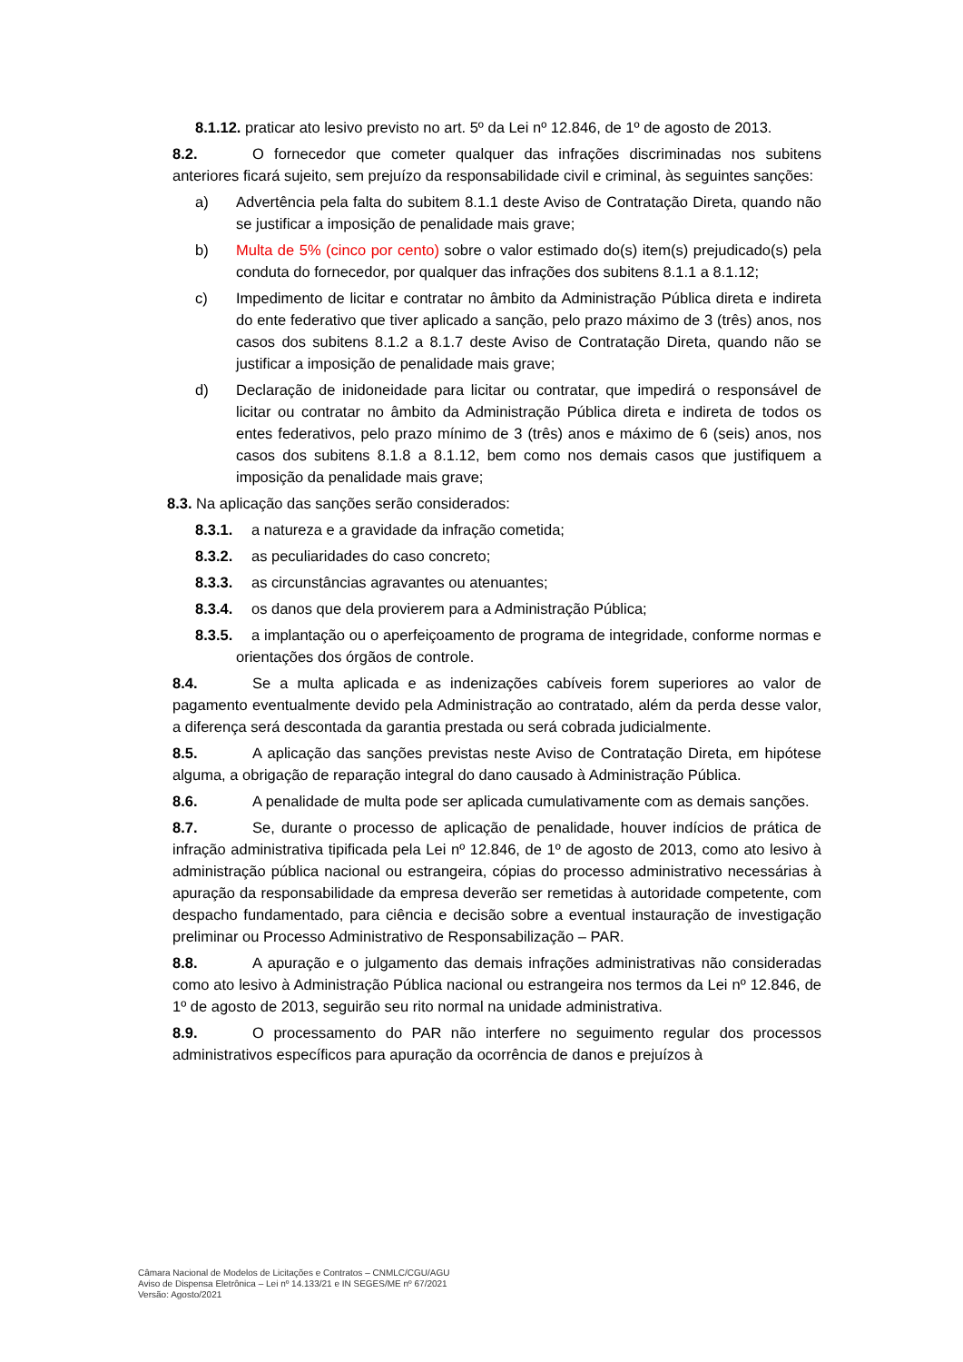8.1.12. praticar ato lesivo previsto no art. 5º da Lei nº 12.846, de 1º de agosto de 2013.
8.2. O fornecedor que cometer qualquer das infrações discriminadas nos subitens anteriores ficará sujeito, sem prejuízo da responsabilidade civil e criminal, às seguintes sanções:
a) Advertência pela falta do subitem 8.1.1 deste Aviso de Contratação Direta, quando não se justificar a imposição de penalidade mais grave;
b) Multa de 5% (cinco por cento) sobre o valor estimado do(s) item(s) prejudicado(s) pela conduta do fornecedor, por qualquer das infrações dos subitens 8.1.1 a 8.1.12;
c) Impedimento de licitar e contratar no âmbito da Administração Pública direta e indireta do ente federativo que tiver aplicado a sanção, pelo prazo máximo de 3 (três) anos, nos casos dos subitens 8.1.2 a 8.1.7 deste Aviso de Contratação Direta, quando não se justificar a imposição de penalidade mais grave;
d) Declaração de inidoneidade para licitar ou contratar, que impedirá o responsável de licitar ou contratar no âmbito da Administração Pública direta e indireta de todos os entes federativos, pelo prazo mínimo de 3 (três) anos e máximo de 6 (seis) anos, nos casos dos subitens 8.1.8 a 8.1.12, bem como nos demais casos que justifiquem a imposição da penalidade mais grave;
8.3. Na aplicação das sanções serão considerados:
8.3.1. a natureza e a gravidade da infração cometida;
8.3.2. as peculiaridades do caso concreto;
8.3.3. as circunstâncias agravantes ou atenuantes;
8.3.4. os danos que dela provierem para a Administração Pública;
8.3.5. a implantação ou o aperfeiçoamento de programa de integridade, conforme normas e orientações dos órgãos de controle.
8.4. Se a multa aplicada e as indenizações cabíveis forem superiores ao valor de pagamento eventualmente devido pela Administração ao contratado, além da perda desse valor, a diferença será descontada da garantia prestada ou será cobrada judicialmente.
8.5. A aplicação das sanções previstas neste Aviso de Contratação Direta, em hipótese alguma, a obrigação de reparação integral do dano causado à Administração Pública.
8.6. A penalidade de multa pode ser aplicada cumulativamente com as demais sanções.
8.7. Se, durante o processo de aplicação de penalidade, houver indícios de prática de infração administrativa tipificada pela Lei nº 12.846, de 1º de agosto de 2013, como ato lesivo à administração pública nacional ou estrangeira, cópias do processo administrativo necessárias à apuração da responsabilidade da empresa deverão ser remetidas à autoridade competente, com despacho fundamentado, para ciência e decisão sobre a eventual instauração de investigação preliminar ou Processo Administrativo de Responsabilização – PAR.
8.8. A apuração e o julgamento das demais infrações administrativas não consideradas como ato lesivo à Administração Pública nacional ou estrangeira nos termos da Lei nº 12.846, de 1º de agosto de 2013, seguirão seu rito normal na unidade administrativa.
8.9. O processamento do PAR não interfere no seguimento regular dos processos administrativos específicos para apuração da ocorrência de danos e prejuízos à
Câmara Nacional de Modelos de Licitações e Contratos – CNMLC/CGU/AGU
Aviso de Dispensa Eletrônica – Lei nº 14.133/21 e IN SEGES/ME nº 67/2021
Versão: Agosto/2021